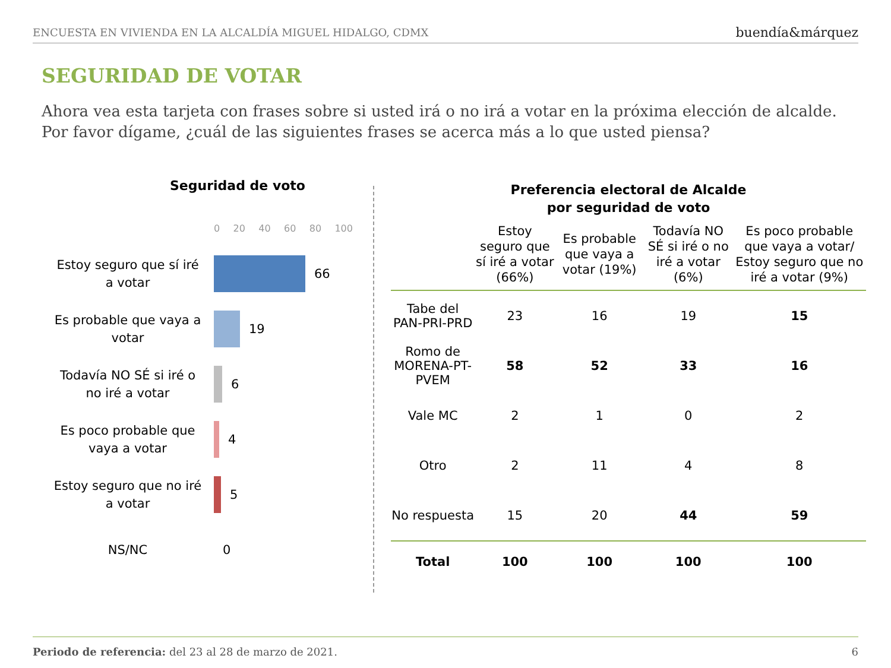ENCUESTA EN VIVIENDA EN LA ALCALDÍA MIGUEL HIDALGO, CDMX buendía&márquez
SEGURIDAD DE VOTAR
Ahora vea esta tarjeta con frases sobre si usted irá o no irá a votar en la próxima elección de alcalde. Por favor dígame, ¿cuál de las siguientes frases se acerca más a lo que usted piensa?
Seguridad de voto
0 20 40 60 80 100
Estoy seguro que sí iré a votar
66
Es probable que vaya a votar
19
Todavía NO SÉ si iré o no iré a votar
6
Es poco probable que vaya a votar
4
Estoy seguro que no iré a votar
5
NS/NC
0
Preferencia electoral de Alcalde
por seguridad de voto
| | Estoy seguro que sí iré a votar (66%) | Es probable que vaya a votar (19%) | Todavía NO SÉ si iré o no iré a votar (6%) | Es poco probable que vaya a votar/ Estoy seguro que no iré a votar (9%) |
| --- | --- | --- | --- | --- |
| Tabe del PAN-PRI-PRD | 23 | 16 | 19 | 15 |
| Romo de MORENA-PT-PVEM | 58 | 52 | 33 | 16 |
| Vale MC | 2 | 1 | 0 | 2 |
| Otro | 2 | 11 | 4 | 8 |
| No respuesta | 15 | 20 | 44 | 59 |
| Total | 100 | 100 | 100 | 100 |
Periodo de referencia: del 23 al 28 de marzo de 2021. 6